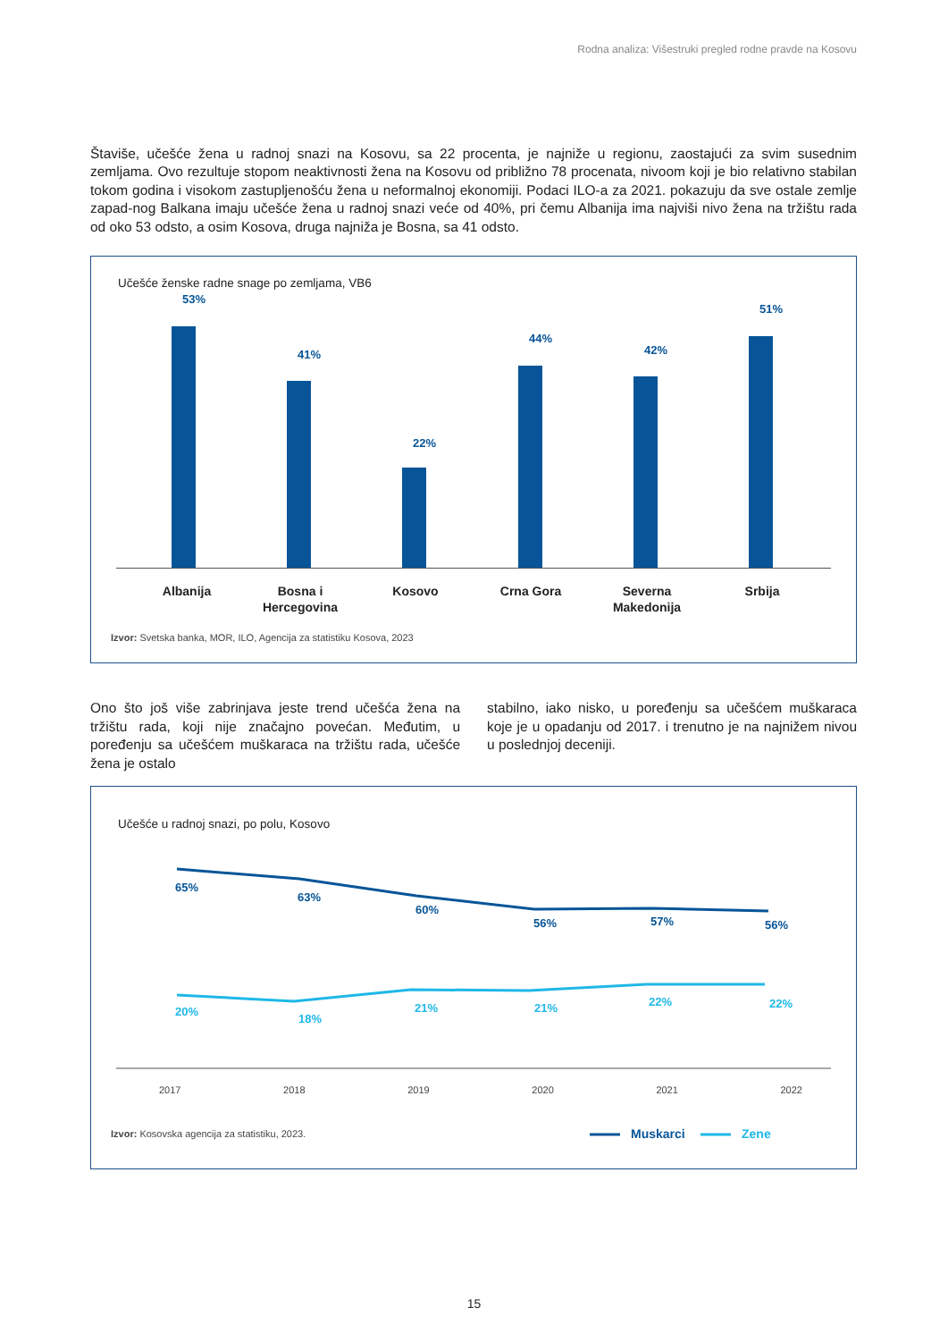Rodna analiza: Višestruki pregled rodne pravde na Kosovu
Štaviše, učešće žena u radnoj snazi na Kosovu, sa 22 procenta, je najniže u regionu, zaostajući za svim susednim zemljama. Ovo rezultuje stopom neaktivnosti žena na Kosovu od približno 78 procenata, nivoom koji je bio relativno stabilan tokom godina i visokom zastupljenošću žena u neformalnoj ekonomiji. Podaci ILO-a za 2021. pokazuju da sve ostale zemlje zapad-nog Balkana imaju učešće žena u radnoj snazi veće od 40%, pri čemu Albanija ima najviši nivo žena na tržištu rada od oko 53 odsto, a osim Kosova, druga najniža je Bosna, sa 41 odsto.
Učešće ženske radne snage po zemljama, VB6
53%
41%
22%
44%
42%
51%
Albanija
Bosna i Hercegovina
Kosovo Crna Gora
Severna Makedonija
Srbija
Izvor: Svetska banka, MOR, ILO, Agencija za statistiku Kosova, 2023
Ono što još više zabrinjava jeste trend učešća žena na tržištu rada, koji nije značajno povećan. Međutim, u poređenju sa učešćem muškaraca na tržištu rada, učešće žena je ostalo
stabilno, iako nisko, u poređenju sa učešćem muškaraca koje je u opadanju od 2017. i trenutno je na najnižem nivou u poslednjoj deceniji.
Učešće u radnoj snazi, po polu, Kosovo
65%
63%
60%
56% 57% 56%
20%
18%
21% 21% 22% 22%
2017 2018 2019 2020 2021 2022
Izvor: Kosovska agencija za statistiku, 2023.
Muskarci Zene
15